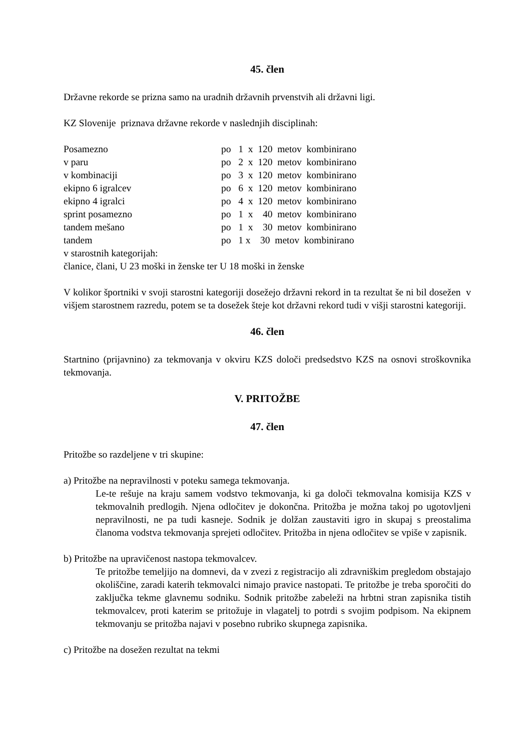45. člen
Državne rekorde se prizna samo na uradnih državnih prvenstvih ali državni ligi.
KZ Slovenije priznava državne rekorde v naslednjih disciplinah:
| Posamezno | po 1 x 120 metov kombinirano |
| v paru | po 2 x 120 metov kombinirano |
| v kombinaciji | po 3 x 120 metov kombinirano |
| ekipno 6 igralcev | po 6 x 120 metov kombinirano |
| ekipno 4 igralci | po 4 x 120 metov kombinirano |
| sprint posamezno | po 1 x 40 metov kombinirano |
| tandem mešano | po 1 x 30 metov kombinirano |
| tandem | po 1 x 30 metov kombinirano |
v starostnih kategorijah:
članice, člani, U 23 moški in ženske ter U 18 moški in ženske
V kolikor športniki v svoji starostni kategoriji dosežejo državni rekord in ta rezultat še ni bil dosežen v višjem starostnem razredu, potem se ta dosežek šteje kot državni rekord tudi v višji starostni kategoriji.
46. člen
Startnino (prijavnino) za tekmovanja v okviru KZS določi predsedstvo KZS na osnovi stroškovnika tekmovanja.
V. PRITOŽBE
47. člen
Pritožbe so razdeljene v tri skupine:
a) Pritožbe na nepravilnosti v poteku samega tekmovanja.
Le-te rešuje na kraju samem vodstvo tekmovanja, ki ga določi tekmovalna komisija KZS v tekmovalnih predlogih. Njena odločitev je dokončna. Pritožba je možna takoj po ugotovljeni nepravilnosti, ne pa tudi kasneje. Sodnik je dolžan zaustaviti igro in skupaj s preostalima članoma vodstva tekmovanja sprejeti odločitev. Pritožba in njena odločitev se vpiše v zapisnik.
b) Pritožbe na upravičenost nastopa tekmovalcev.
Te pritožbe temeljijo na domnevi, da v zvezi z registracijo ali zdravniškim pregledom obstajajo okoliščine, zaradi katerih tekmovalci nimajo pravice nastopati. Te pritožbe je treba sporočiti do zaključka tekme glavnemu sodniku. Sodnik pritožbe zabeleži na hrbtni stran zapisnika tistih tekmovalcev, proti katerim se pritožuje in vlagatelj to potrdi s svojim podpisom. Na ekipnem tekmovanju se pritožba najavi v posebno rubriko skupnega zapisnika.
c) Pritožbe na dosežen rezultat na tekmi